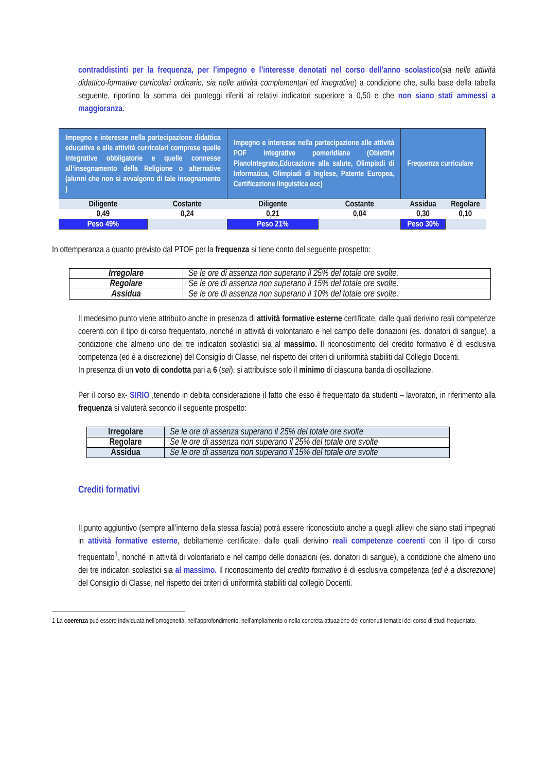contraddistinti per la frequenza, per l’impegno e l’interesse denotati nel corso dell’anno scolastico(sia nelle attività didattico-formative curricolari ordinarie, sia nelle attività complementari ed integrative) a condizione che, sulla base della tabella seguente, riportino la somma dei punteggi riferiti ai relativi indicatori superiore a 0,50 e che non siano stati ammessi a maggioranza.
| Impegno e interesse nella partecipazione didattica educativa e alle attività curricolari comprese quelle integrative obbligatorie e quelle connesse all’insegnamento della Religione o alternative (alunni che non si avvalgono di tale insegnamento ) | | Impegno e interesse nella partecipazione alle attività POF integrative pomeridiane (Obiettivi PianoIntegrato,Educazione alla salute, Olimpiadi di Informatica, Olimpiadi di Inglese, Patente Europea, Certificazione linguistica ecc) | | Frequenza curriculare | |
| Diligente | Costante | Diligente | Costante | Assidua | Regolare |
| 0,49 | 0,24 | 0,21 | 0,04 | 0,30 | 0,10 |
| Peso 49% | | Peso 21% | | Peso 30% | |
In ottemperanza a quanto previsto dal PTOF per la frequenza si tiene conto del seguente prospetto:
| Irregolare | Se le ore di assenza non superano il 25% del totale ore svolte. |
| Regolare | Se le ore di assenza non superano il 15% del totale ore svolte. |
| Assidua | Se le ore di assenza non superano il 10% del totale ore svolte. |
Il medesimo punto viene attribuito anche in presenza di attività formative esterne certificate, dalle quali derivino reali competenze coerenti con il tipo di corso frequentato, nonché in attività di volontariato e nel campo delle donazioni (es. donatori di sangue), a condizione che almeno uno dei tre indicatori scolastici sia al massimo. Il riconoscimento del credito formativo è di esclusiva competenza (ed è a discrezione) del Consiglio di Classe, nel rispetto dei criteri di uniformità stabiliti dal Collegio Docenti.
In presenza di un voto di condotta pari a 6 (sei), si attribuisce solo il minimo di ciascuna banda di oscillazione.
Per il corso ex- SIRIO ,tenendo in debita considerazione il fatto che esso è frequentato da studenti – lavoratori, in riferimento alla frequenza si valuterà secondo il seguente prospetto:
| Irregolare | Se le ore di assenza superano il 25% del totale ore svolte |
| Regolare | Se le ore di assenza non superano il 25% del totale ore svolte |
| Assidua | Se le ore di assenza non superano il 15% del totale ore svolte |
Crediti formativi
Il punto aggiuntivo (sempre all’interno della stessa fascia) potrà essere riconosciuto anche a quegli allievi che siano stati impegnati in attività formative esterne, debitamente certificate, dalle quali derivino reali competenze coerenti con il tipo di corso frequentato<sup>1</sup>, nonché in attività di volontariato e nel campo delle donazioni (es. donatori di sangue), a condizione che almeno uno dei tre indicatori scolastici sia al massimo. Il riconoscimento del credito formativo è di esclusiva competenza (ed è a discrezione) del Consiglio di Classe, nel rispetto dei criteri di uniformità stabiliti dal collegio Docenti.
1 La coerenza può essere individuata nell’omogeneità, nell’approfondimento, nell’ampliamento o nella concreta attuazione dei contenuti tematici del corso di studi frequentato.